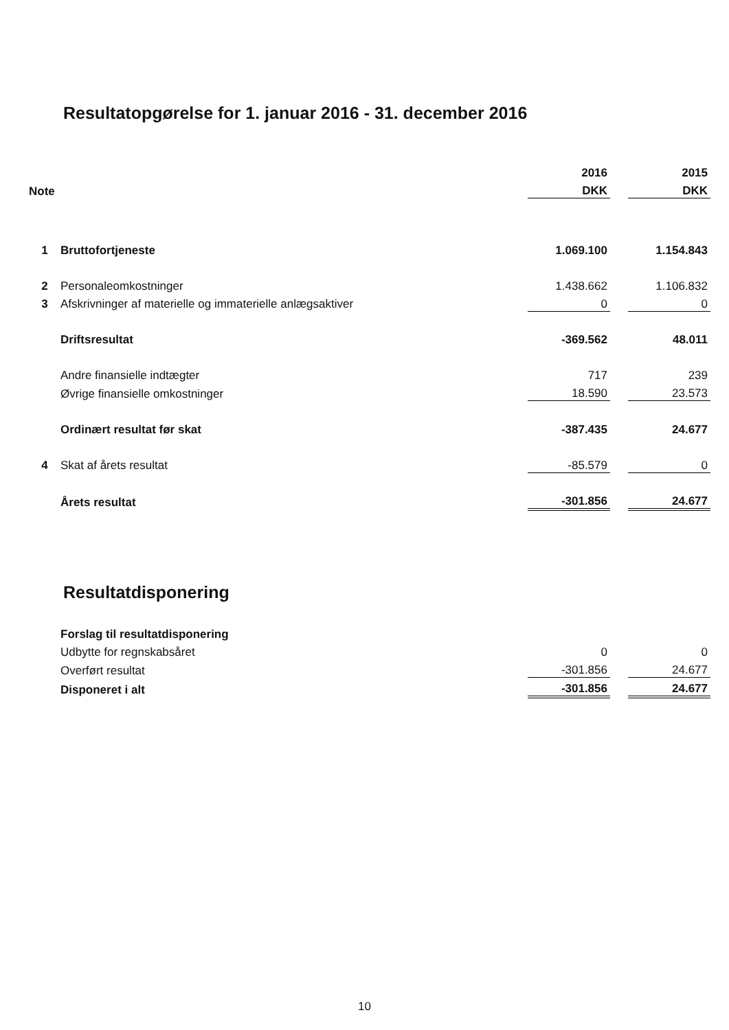Resultatopgørelse for 1. januar 2016 - 31. december 2016
| | | 2016 | | 2015 |
| Note | | DKK | | DKK |
| 1 | Bruttofortjeneste | 1.069.100 | | 1.154.843 |
| 2 | Personaleomkostninger | 1.438.662 | | 1.106.832 |
| 3 | Afskrivninger af materielle og immaterielle anlægsaktiver | 0 | | 0 |
| | Driftsresultat | -369.562 | | 48.011 |
| | Andre finansielle indtægter | 717 | | 239 |
| | Øvrige finansielle omkostninger | 18.590 | | 23.573 |
| | Ordinært resultat før skat | -387.435 | | 24.677 |
| 4 | Skat af årets resultat | -85.579 | | 0 |
| | Årets resultat | -301.856 | | 24.677 |
Resultatdisponering
| | Forslag til resultatdisponering | | | |
| | Udbytte for regnskabsåret | 0 | | 0 |
| | Overført resultat | -301.856 | | 24.677 |
| | Disponeret i alt | -301.856 | | 24.677 |
10